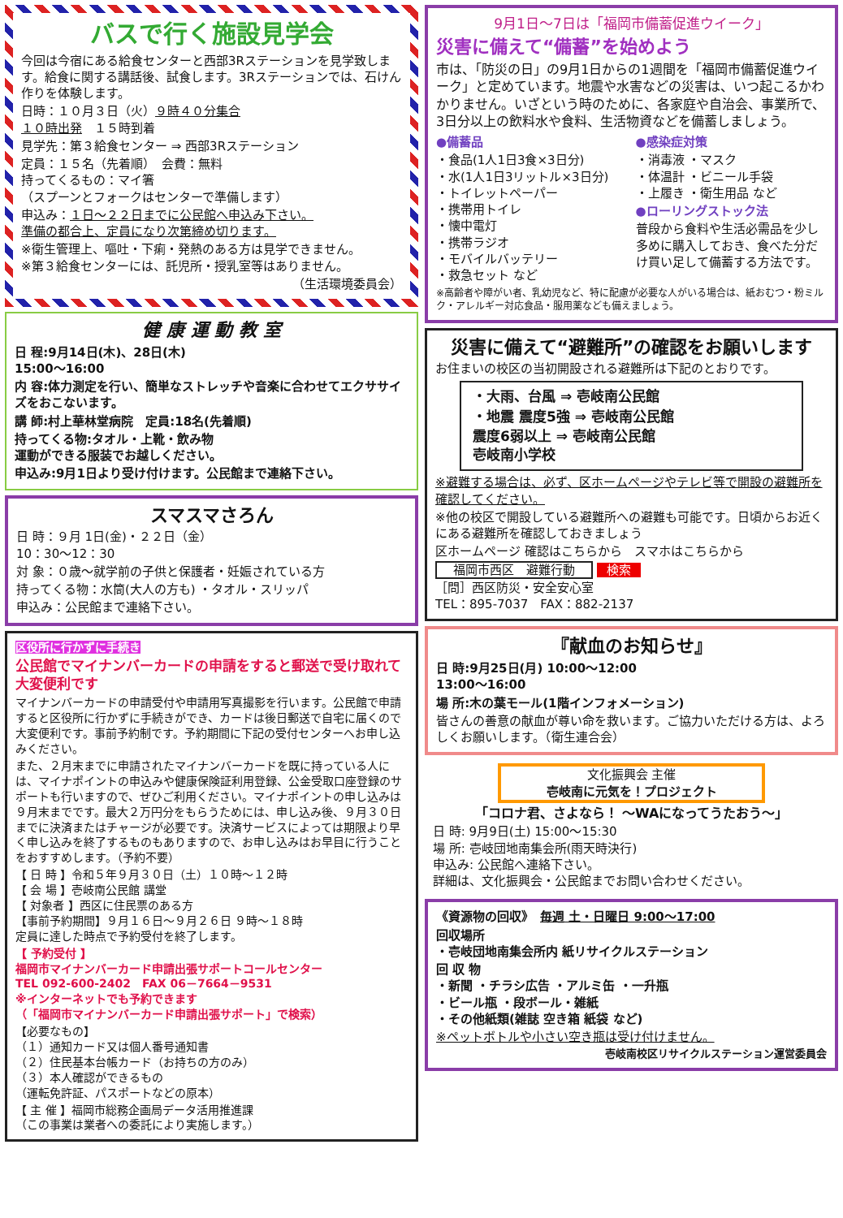バスで行く施設見学会
今回は今宿にある給食センターと西部3Rステーションを見学致します。給食に関する講話後、試食します。3Rステーションでは、石けん作りを体験します。
日時：１０月３日（火）９時４０分集合
１０時出発　１５時到着
見学先：第３給食センター ⇒ 西部3Rステーション
定員：１５名（先着順）　会費：無料
持ってくるもの：マイ箸
（スプーンとフォークはセンターで準備します）
申込み：１日～２２日までに公民館へ申込み下さい。
準備の都合上、定員になり次第締め切ります。
※衛生管理上、嘔吐・下痢・発熱のある方は見学できません。
※第３給食センターには、託児所・授乳室等はありません。
（生活環境委員会）
健 康 運 動 教 室
日 程:9月14日(木)、28日(木)
15:00～16:00
内 容:体力測定を行い、簡単なストレッチや音楽に合わせてエクササイズをおこないます。
講 師:村上華林堂病院　定員:18名(先着順)
持ってくる物:タオル・上靴・飲み物
運動ができる服装でお越しください。
申込み:9月1日より受け付けます。公民館まで連絡下さい。
スマスマさろん
日 時：９月 1日(金)・２２日（金）
10：30～12：30
対 象：０歳～就学前の子供と保護者・妊娠されている方
持ってくる物：水筒(大人の方も) ・タオル・スリッパ
申込み：公民館まで連絡下さい。
区役所に行かずに手続き
公民館でマイナンバーカードの申請をすると郵送で受け取れて大変便利です
マイナンバーカードの申請受付や申請用写真撮影を行います。公民館で申請すると区役所に行かずに手続きができ、カードは後日郵送で自宅に届くので大変便利です。事前予約制です。予約期間に下記の受付センターへお申し込みください。
また、２月末までに申請されたマイナンバーカードを既に持っている人には、マイナポイントの申込みや健康保険証利用登録、公金受取口座登録のサポートも行いますので、ぜひご利用ください。マイナポイントの申し込みは９月末までです。最大２万円分をもらうためには、申し込み後、９月３０日までに決済またはチャージが必要です。決済サービスによっては期限より早く申し込みを終了するものもありますので、お申し込みはお早目に行うことをおすすめします。（予約不要）
【 日 時 】令和５年９月３０日（土）１０時～１２時
【 会 場 】壱岐南公民館 講堂
【 対象者 】西区に住民票のある方
【事前予約期間】９月１６日～９月２６日 ９時～１８時
定員に達した時点で予約受付を終了します。
【 予約受付 】
福岡市マイナンバーカード申請出張サポートコールセンター
TEL 092-600-2402　FAX 06－7664－9531
※インターネットでも予約できます
（「福岡市マイナンバーカード申請出張サポート」で検索）
【必要なもの】
（１）通知カード又は個人番号通知書
（２）住民基本台帳カード（お持ちの方のみ）
（３）本人確認ができるもの
（運転免許証、パスポートなどの原本）
【 主 催 】福岡市総務企画局データ活用推進課
（この事業は業者への委託により実施します。）
9月1日～7日は「福岡市備蓄促進ウイーク」
災害に備えて“備蓄”を始めよう
市は、「防災の日」の9月1日からの1週間を「福岡市備蓄促進ウイーク」と定めています。地震や水害などの災害は、いつ起こるかわかりません。いざという時のために、各家庭や自治会、事業所で、3日分以上の飲料水や食料、生活物資などを備蓄しましょう。
●備蓄品
・食品(1人1日3食×3日分)
・水(1人1日3リットル×3日分)
・トイレットペーパー
・携帯用トイレ
・懐中電灯
・携帯ラジオ
・モバイルバッテリー
・救急セット など
●感染症対策
・消毒液 ・マスク
・体温計 ・ビニール手袋
・上履き ・衛生用品 など
●ローリングストック法
普段から食料や生活必需品を少し多めに購入しておき、食べた分だけ買い足して備蓄する方法です。
※高齢者や障がい者、乳幼児など、特に配慮が必要な人がいる場合は、紙おむつ・粉ミルク・アレルギー対応食品・服用薬なども備えましょう。
災害に備えて“避難所”の確認をお願いします
お住まいの校区の当初開設される避難所は下記のとおりです。
・大雨、台風 ⇒ 壱岐南公民館
・地震 震度5強 ⇒ 壱岐南公民館
震度6弱以上 ⇒ 壱岐南公民館
壱岐南小学校
※避難する場合は、必ず、区ホームページやテレビ等で開設の避難所を確認してください。
※他の校区で開設している避難所への避難も可能です。日頃からお近くにある避難所を確認しておきましょう
区ホームページ 確認はこちらから　スマホはこちらから
福岡市西区　避難行動 検索
［問］西区防災・安全安心室
TEL：895-7037　FAX：882-2137
『献血のお知らせ』
日 時:9月25日(月) 10:00～12:00
13:00～16:00
場 所:木の葉モール(1階インフォメーション)
皆さんの善意の献血が尊い命を救います。ご協力いただける方は、よろしくお願いします。（衛生連合会）
文化振興会 主催
壱岐南に元気を！プロジェクト
「コロナ君、さよなら！ ～WAになってうたおう～」
日 時: 9月9日(土) 15:00～15:30
場 所: 壱岐団地南集会所(雨天時決行)
申込み: 公民館へ連絡下さい。
詳細は、文化振興会・公民館までお問い合わせください。
《資源物の回収》　毎週 土・日曜日 9:00～17:00
回収場所
・壱岐団地南集会所内 紙リサイクルステーション
回 収 物
・新聞 ・チラシ広告 ・アルミ缶 ・一升瓶
・ビール瓶 ・段ボール・雑紙
・その他紙類(雑誌 空き箱 紙袋 など)
※ペットボトルや小さい空き瓶は受け付けません。
壱岐南校区リサイクルステーション運営委員会